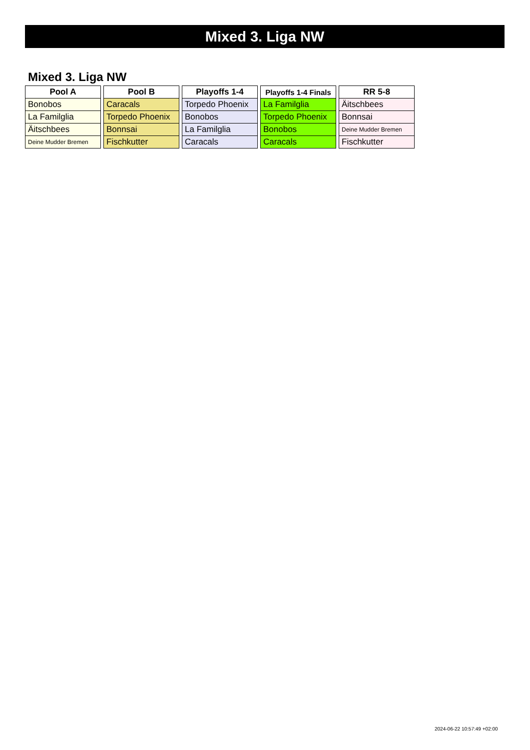Mixed 3. Liga NW
Mixed 3. Liga NW
| Pool A |
| --- |
| Bonobos |
| La Familglia |
| Äitschbees |
| Deine Mudder Bremen |
| Pool B |
| --- |
| Caracals |
| Torpedo Phoenix |
| Bonnsai |
| Fischkutter |
| Playoffs 1-4 |
| --- |
| Torpedo Phoenix |
| Bonobos |
| La Familglia |
| Caracals |
| Playoffs 1-4 Finals |
| --- |
| La Familglia |
| Torpedo Phoenix |
| Bonobos |
| Caracals |
| RR 5-8 |
| --- |
| Äitschbees |
| Bonnsai |
| Deine Mudder Bremen |
| Fischkutter |
2024-06-22 10:57:49 +02:00